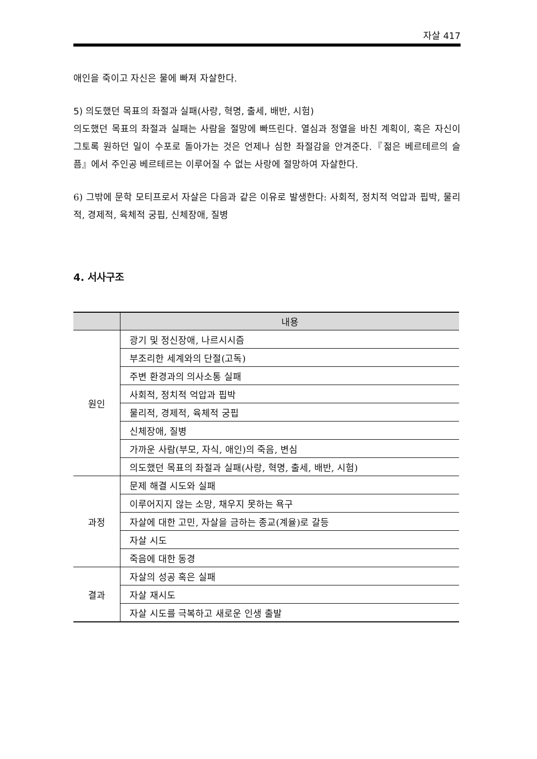자살 417
애인을 죽이고 자신은 물에 빠져 자살한다.
5) 의도했던 목표의 좌절과 실패(사랑, 혁명, 출세, 배반, 시험)
의도했던 목표의 좌절과 실패는 사람을 절망에 빠뜨린다. 열심과 정열을 바친 계획이, 혹은 자신이 그토록 원하던 일이 수포로 돌아가는 것은 언제나 심한 좌절감을 안겨준다.『젊은 베르테르의 슬픔』에서 주인공 베르테르는 이루어질 수 없는 사랑에 절망하여 자살한다.
6) 그밖에 문학 모티프로서 자살은 다음과 같은 이유로 발생한다: 사회적, 정치적 억압과 핍박, 물리적, 경제적, 육체적 궁핍, 신체장애, 질병
4. 서사구조
| | 내용 |
| --- | --- |
| 원인 | 광기 및 정신장애, 나르시시즘 |
| | 부조리한 세계와의 단절(고독) |
| | 주변 환경과의 의사소통 실패 |
| | 사회적, 정치적 억압과 핍박 |
| | 물리적, 경제적, 육체적 궁핍 |
| | 신체장애, 질병 |
| | 가까운 사람(부모, 자식, 애인)의 죽음, 변심 |
| | 의도했던 목표의 좌절과 실패(사랑, 혁명, 출세, 배반, 시험) |
| 과정 | 문제 해결 시도와 실패 |
| | 이루어지지 않는 소망, 채우지 못하는 욕구 |
| | 자살에 대한 고민, 자살을 금하는 종교(계율)로 갈등 |
| | 자살 시도 |
| | 죽음에 대한 동경 |
| 결과 | 자살의 성공 혹은 실패 |
| | 자살 재시도 |
| | 자살 시도를 극복하고 새로운 인생 출발 |